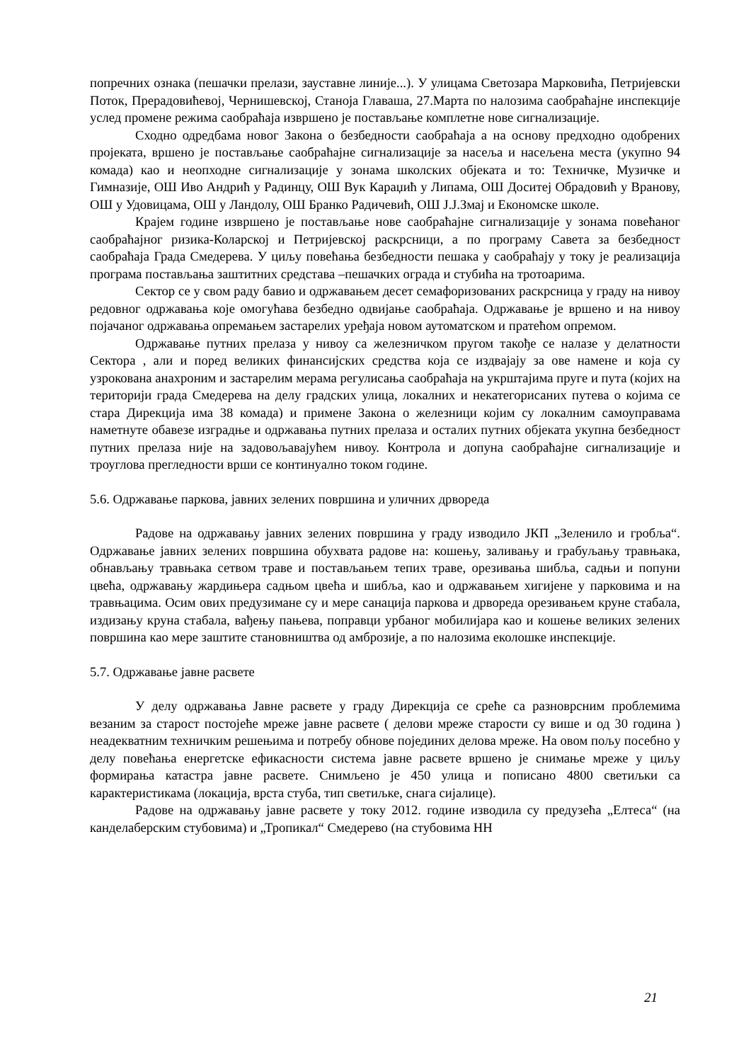попречних ознака (пешачки прелази, зауставне линије...). У улицама Светозара Марковића, Петријевски Поток, Прерадовићевој, Чернишевској, Станоја Главаша, 27.Марта по налозима саобраћајне инспекције услед промене режима саобраћаја извршено је постављање комплетне нове сигнализације.
Сходно одредбама новог Закона о безбедности саобраћаја а на основу предходно одобрених пројеката, вршено је постављање саобраћајне сигнализације за насеља и насељена места (укупно 94 комада) као и неопходне сигнализације у зонама школских објеката и то: Техничке, Музичке и Гимназије, ОШ Иво Андрић у Радинцу, ОШ Вук Караџић у Липама, ОШ Доситеј Обрадовић у Вранову, ОШ у Удовицама, ОШ у Ландолу, ОШ Бранко Радичевић, ОШ Ј.Ј.Змај и Економске школе.
Крајем године извршено је постављање нове саобраћајне сигнализације у зонама повећаног саобраћајног ризика-Коларској и Петријевској раскрсници, а по програму Савета за безбедност саобраћаја Града Смедерева. У циљу повећања безбедности пешака у саобраћају у току је реализација програма постављања заштитних средстава –пешачких ограда и стубића на тротоарима.
Сектор се у свом раду бавио и одржавањем десет семафоризованих раскрсница у граду на нивоу редовног одржавања које омогућава безбедно одвијање саобраћаја. Одржавање је вршено и на нивоу појачаног одржавања опремањем застарелих уређаја новом аутоматском и пратећом опремом.
Одржавање путних прелаза у нивоу са железничком пругом такође се налазе у делатности Сектора , али и поред великих финансијских средства која се издвајају за ове намене и која су узрокована анахроним и застарелим мерама регулисања саобраћаја на укрштајима пруге и пута (којих на територији града Смедерева на делу градских улица, локалних и некатегорисаних путева о којима се стара Дирекција има 38 комада) и примене Закона о железници којим су локалним самоуправама наметнуте обавезе изградње и одржавања путних прелаза и осталих путних објеката укупна безбедност путних прелаза није на задовољавајућем нивоу. Контрола и допуна саобраћајне сигнализације и троуглова прегледности врши се континуално током године.
5.6. Одржавање паркова, јавних зелених површина и уличних дрвореда
Радове на одржавању јавних зелених површина у граду изводило ЈКП „Зеленило и гробља“. Одржавање јавних зелених површина обухвата радове на: кошењу, заливању и грабуљању травњака, обнављању травњака сетвом траве и постављањем тепих траве, орезивања шибља, садњи и попуни цвећа, одржавању жардињера садњом цвећа и шибља, као и одржавањем хигијене у парковима и на травњацима. Осим ових предузимане су и мере санација паркова и дрвореда орезивањем круне стабала, издизању круна стабала, вађењу пањева, поправци урбаног мобилијара као и кошење великих зелених површина као мере заштите становништва од амброзије, а по налозима еколошке инспекције.
5.7. Одржавање јавне расвете
У делу одржавања Јавне расвете у граду Дирекција се среће са разноврсним проблемима везаним за старост постојеће мреже јавне расвете ( делови мреже старости су више и од 30 година ) неадекватним техничким решењима и потребу обнове појединих делова мреже. На овом пољу посебно у делу повећања енергетске ефикасности система јавне расвете вршено је снимање мреже у циљу формирања катастра јавне расвете. Снимљено је 450 улица и пописано 4800 светиљки са карактеристикама (локација, врста стуба, тип светиљке, снага сијалице).
Радове на одржавању јавне расвете у току 2012. године изводила су предузећа „Елтеса“ (на канделаберским стубовима) и „Тропикал“ Смедерево (на стубовима НН
21